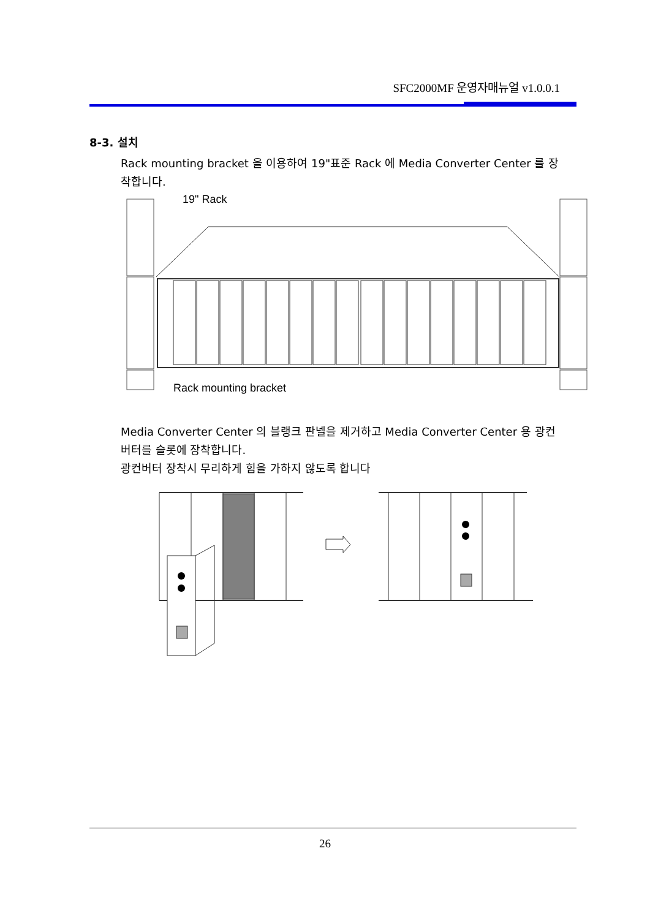SFC2000MF 운영자매뉴얼 v1.0.0.1
8-3. 설치
Rack mounting bracket 을 이용하여 19"표준 Rack 에 Media Converter Center 를 장착합니다.
19" Rack
Rack mounting bracket
Media Converter Center 의 블랭크 판넬을 제거하고 Media Converter Center 용 광컨버터를 슬롯에 장착합니다.
광컨버터 장착시 무리하게 힘을 가하지 않도록 합니다
26